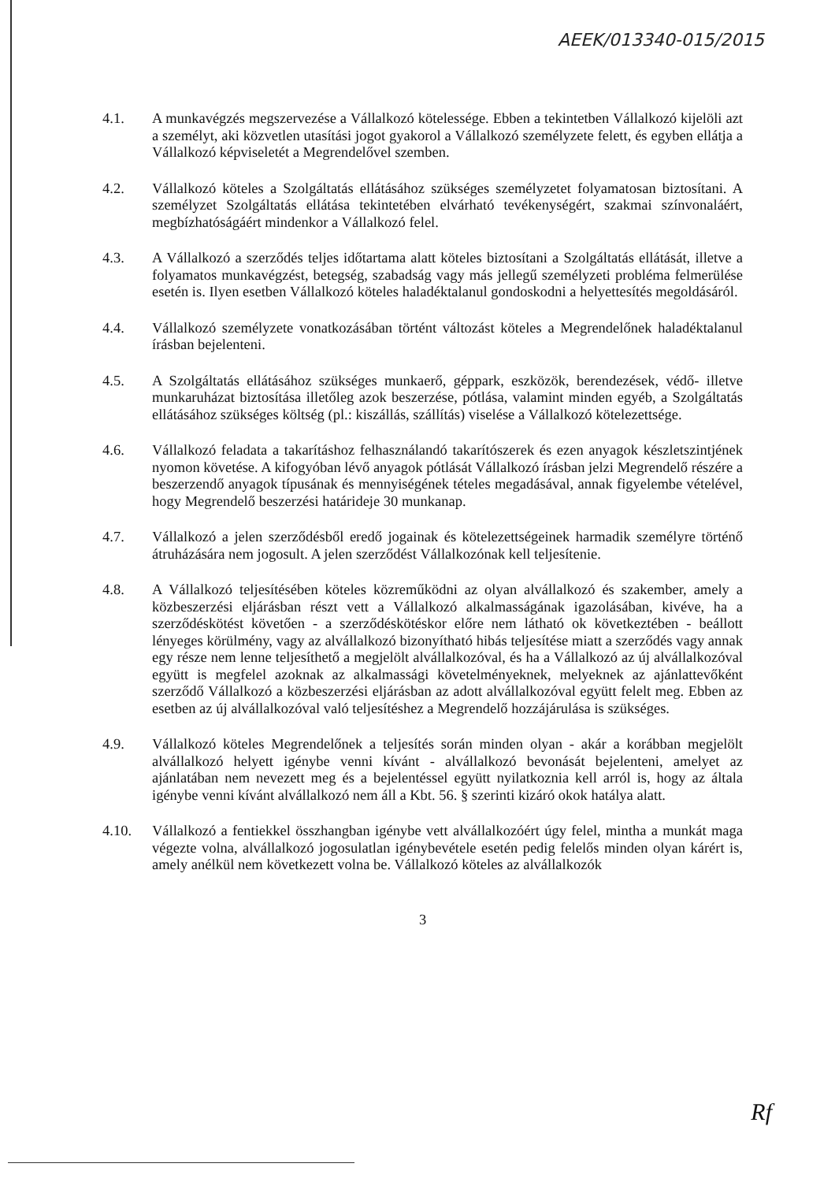AEEK/013340-015/2015
4.1. A munkavégzés megszervezése a Vállalkozó kötelessége. Ebben a tekintetben Vállalkozó kijelöli azt a személyt, aki közvetlen utasítási jogot gyakorol a Vállalkozó személyzete felett, és egyben ellátja a Vállalkozó képviseletét a Megrendelővel szemben.
4.2. Vállalkozó köteles a Szolgáltatás ellátásához szükséges személyzetet folyamatosan biztosítani. A személyzet Szolgáltatás ellátása tekintetében elvárható tevékenységért, szakmai színvonaláért, megbízhatóságáért mindenkor a Vállalkozó felel.
4.3. A Vállalkozó a szerződés teljes időtartama alatt köteles biztosítani a Szolgáltatás ellátását, illetve a folyamatos munkavégzést, betegség, szabadság vagy más jellegű személyzeti probléma felmerülése esetén is. Ilyen esetben Vállalkozó köteles haladéktalanul gondoskodni a helyettesítés megoldásáról.
4.4. Vállalkozó személyzete vonatkozásában történt változást köteles a Megrendelőnek haladéktalanul írásban bejelenteni.
4.5. A Szolgáltatás ellátásához szükséges munkaerő, géppark, eszközök, berendezések, védő- illetve munkaruházat biztosítása illetőleg azok beszerzése, pótlása, valamint minden egyéb, a Szolgáltatás ellátásához szükséges költség (pl.: kiszállás, szállítás) viselése a Vállalkozó kötelezettsége.
4.6. Vállalkozó feladata a takarításhoz felhasználandó takarítószerek és ezen anyagok készletszintjének nyomon követése. A kifogyóban lévő anyagok pótlását Vállalkozó írásban jelzi Megrendelő részére a beszerzendő anyagok típusának és mennyiségének tételes megadásával, annak figyelembe vételével, hogy Megrendelő beszerzési határideje 30 munkanap.
4.7. Vállalkozó a jelen szerződésből eredő jogainak és kötelezettségeinek harmadik személyre történő átruházására nem jogosult. A jelen szerződést Vállalkozónak kell teljesítenie.
4.8. A Vállalkozó teljesítésében köteles közreműködni az olyan alvállalkozó és szakember, amely a közbeszerzési eljárásban részt vett a Vállalkozó alkalmasságának igazolásában, kivéve, ha a szerződéskötést követően - a szerződéskötéskor előre nem látható ok következtében - beállott lényeges körülmény, vagy az alvállalkozó bizonyítható hibás teljesítése miatt a szerződés vagy annak egy része nem lenne teljesíthető a megjelölt alvállalkozóval, és ha a Vállalkozó az új alvállalkozóval együtt is megfelel azoknak az alkalmassági követelményeknek, melyeknek az ajánlattevőként szerződő Vállalkozó a közbeszerzési eljárásban az adott alvállalkozóval együtt felelt meg. Ebben az esetben az új alvállalkozóval való teljesítéshez a Megrendelő hozzájárulása is szükséges.
4.9. Vállalkozó köteles Megrendelőnek a teljesítés során minden olyan - akár a korábban megjelölt alvállalkozó helyett igénybe venni kívánt - alvállalkozó bevonását bejelenteni, amelyet az ajánlatában nem nevezett meg és a bejelentéssel együtt nyilatkoznia kell arról is, hogy az általa igénybe venni kívánt alvállalkozó nem áll a Kbt. 56. § szerinti kizáró okok hatálya alatt.
4.10. Vállalkozó a fentiekkel összhangban igénybe vett alvállalkozóért úgy felel, mintha a munkát maga végezte volna, alvállalkozó jogosulatlan igénybevétele esetén pedig felelős minden olyan kárért is, amely anélkül nem következett volna be. Vállalkozó köteles az alvállalkozók
3
Rf